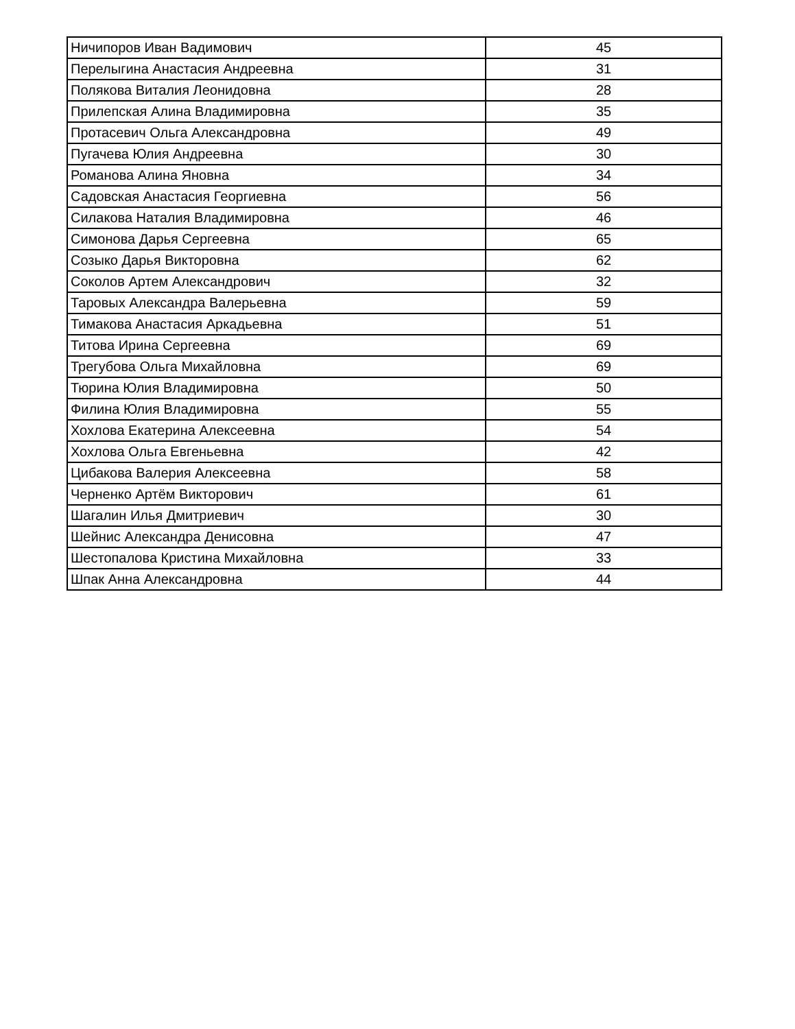| Ничипоров Иван Вадимович | 45 |
| Перелыгина Анастасия Андреевна | 31 |
| Полякова Виталия Леонидовна | 28 |
| Прилепская Алина Владимировна | 35 |
| Протасевич Ольга Александровна | 49 |
| Пугачева Юлия Андреевна | 30 |
| Романова Алина Яновна | 34 |
| Садовская Анастасия Георгиевна | 56 |
| Силакова Наталия Владимировна | 46 |
| Симонова Дарья Сергеевна | 65 |
| Созыко Дарья Викторовна | 62 |
| Соколов Артем Александрович | 32 |
| Таровых Александра Валерьевна | 59 |
| Тимакова Анастасия Аркадьевна | 51 |
| Титова Ирина Сергеевна | 69 |
| Трегубова Ольга Михайловна | 69 |
| Тюрина Юлия Владимировна | 50 |
| Филина Юлия Владимировна | 55 |
| Хохлова Екатерина Алексеевна | 54 |
| Хохлова Ольга Евгеньевна | 42 |
| Цибакова Валерия Алексеевна | 58 |
| Черненко Артём Викторович | 61 |
| Шагалин Илья Дмитриевич | 30 |
| Шейнис Александра Денисовна | 47 |
| Шестопалова Кристина Михайловна | 33 |
| Шпак Анна Александровна | 44 |